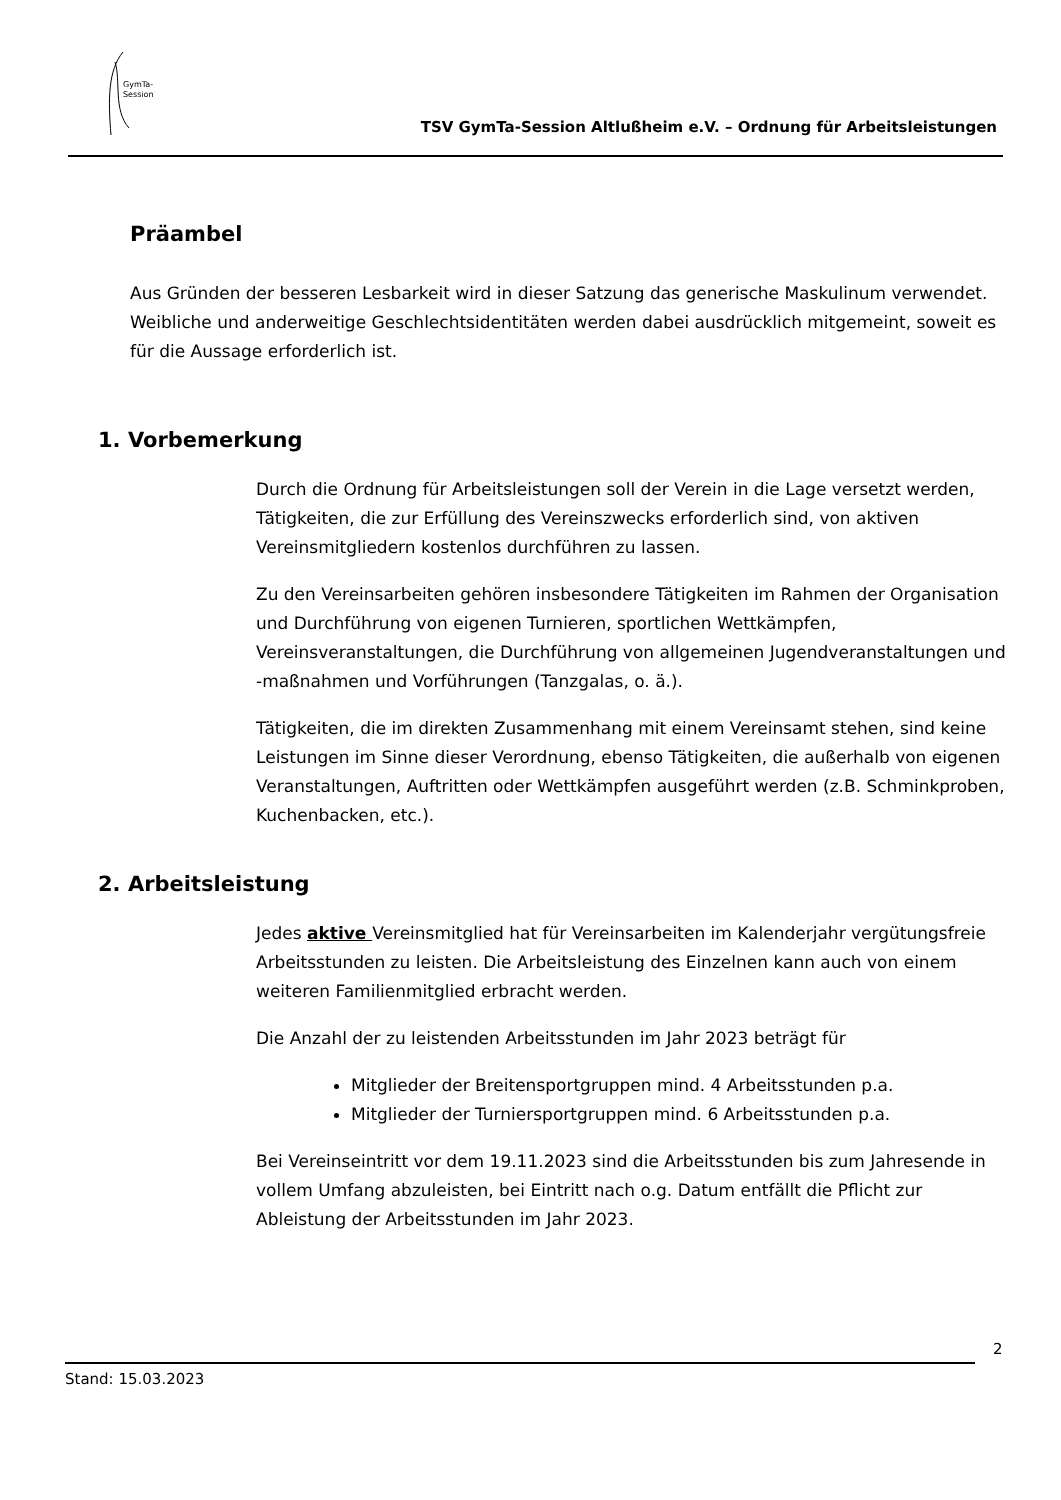GymTa-
Session
TSV GymTa-Session Altlußheim e.V. – Ordnung für Arbeitsleistungen
Präambel
Aus Gründen der besseren Lesbarkeit wird in dieser Satzung das generische Maskulinum verwendet. Weibliche und anderweitige Geschlechtsidentitäten werden dabei ausdrücklich mitgemeint, soweit es für die Aussage erforderlich ist.
1. Vorbemerkung
Durch die Ordnung für Arbeitsleistungen soll der Verein in die Lage versetzt werden, Tätigkeiten, die zur Erfüllung des Vereinszwecks erforderlich sind, von aktiven Vereinsmitgliedern kostenlos durchführen zu lassen.
Zu den Vereinsarbeiten gehören insbesondere Tätigkeiten im Rahmen der Organisation und Durchführung von eigenen Turnieren, sportlichen Wettkämpfen, Vereinsveranstaltungen, die Durchführung von allgemeinen Jugendveranstaltungen und -maßnahmen und Vorführungen (Tanzgalas, o. ä.).
Tätigkeiten, die im direkten Zusammenhang mit einem Vereinsamt stehen, sind keine Leistungen im Sinne dieser Verordnung, ebenso Tätigkeiten, die außerhalb von eigenen Veranstaltungen, Auftritten oder Wettkämpfen ausgeführt werden (z.B. Schminkproben, Kuchenbacken, etc.).
2. Arbeitsleistung
Jedes aktive Vereinsmitglied hat für Vereinsarbeiten im Kalenderjahr vergütungsfreie Arbeitsstunden zu leisten. Die Arbeitsleistung des Einzelnen kann auch von einem weiteren Familienmitglied erbracht werden.
Die Anzahl der zu leistenden Arbeitsstunden im Jahr 2023 beträgt für
Mitglieder der Breitensportgruppen mind. 4 Arbeitsstunden p.a.
Mitglieder der Turniersportgruppen mind. 6 Arbeitsstunden p.a.
Bei Vereinseintritt vor dem 19.11.2023 sind die Arbeitsstunden bis zum Jahresende in vollem Umfang abzuleisten, bei Eintritt nach o.g. Datum entfällt die Pflicht zur Ableistung der Arbeitsstunden im Jahr 2023.
2
Stand: 15.03.2023